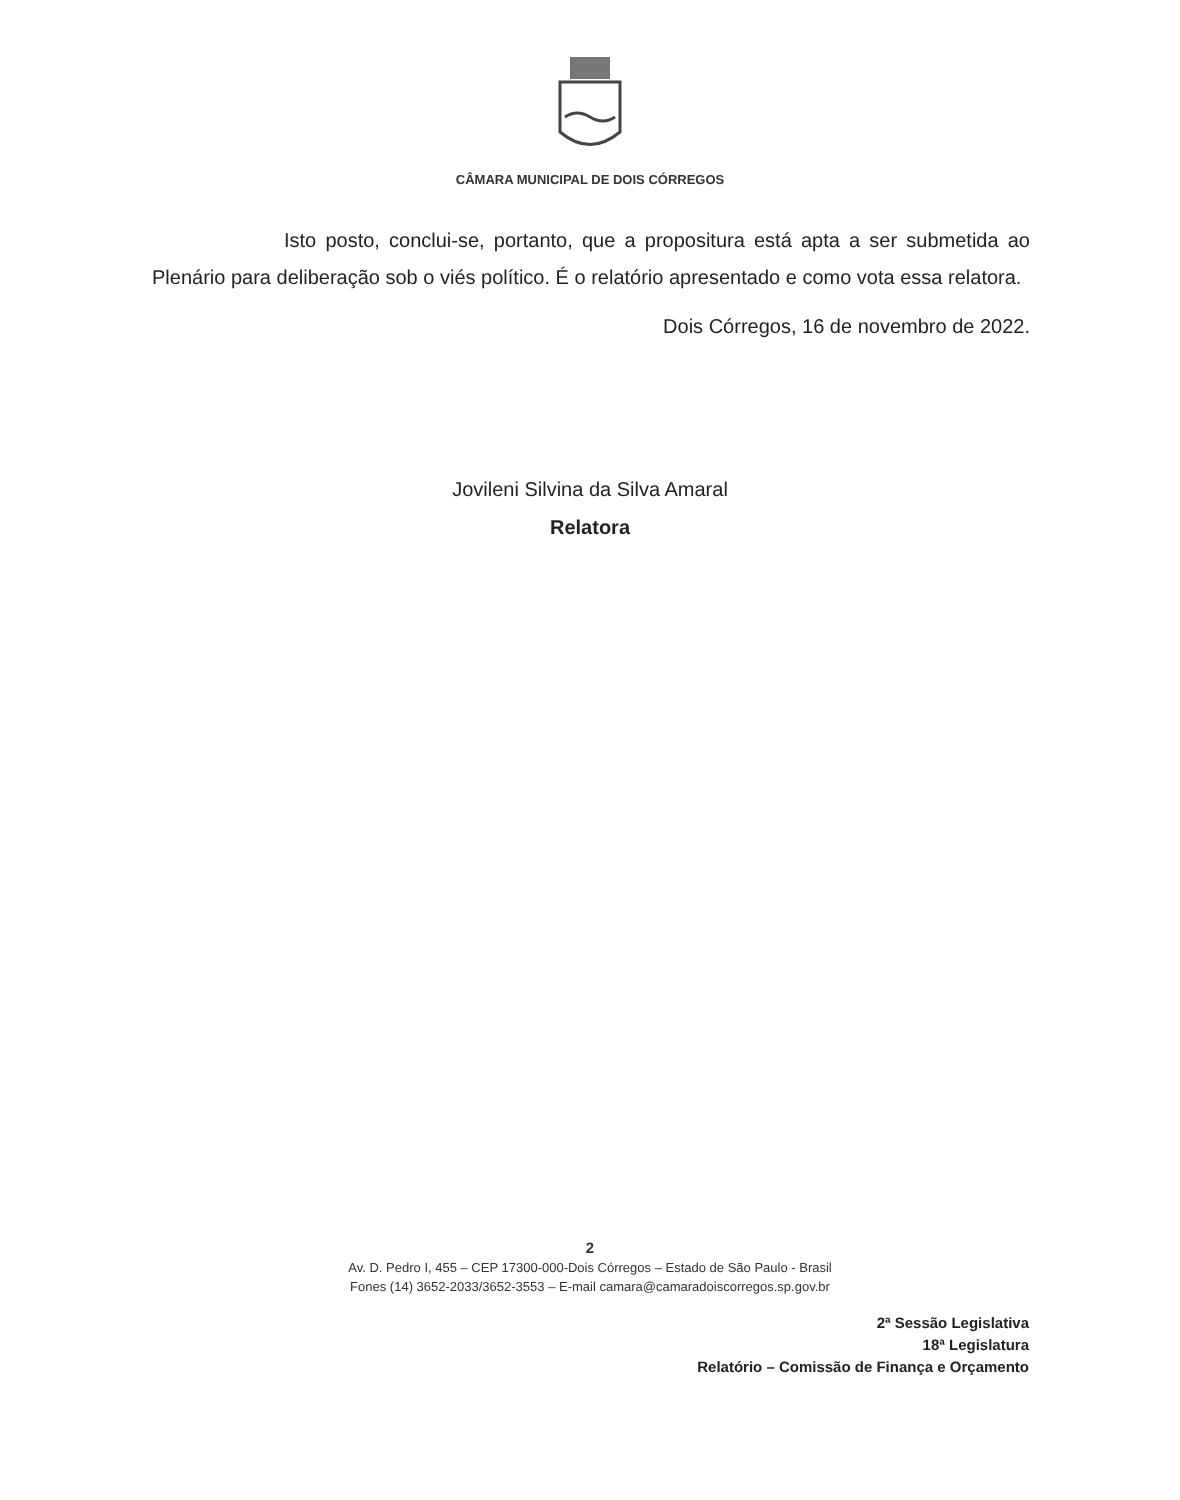CÂMARA MUNICIPAL DE DOIS CÓRREGOS
Isto posto, conclui-se, portanto, que a propositura está apta a ser submetida ao Plenário para deliberação sob o viés político. É o relatório apresentado e como vota essa relatora.
Dois Córregos, 16 de novembro de 2022.
Jovileni Silvina da Silva Amaral
Relatora
2
Av. D. Pedro I, 455 – CEP 17300-000-Dois Córregos – Estado de São Paulo - Brasil
Fones (14) 3652-2033/3652-3553 – E-mail camara@camaradoiscorregos.sp.gov.br
2ª Sessão Legislativa
18ª Legislatura
Relatório – Comissão de Finança e Orçamento